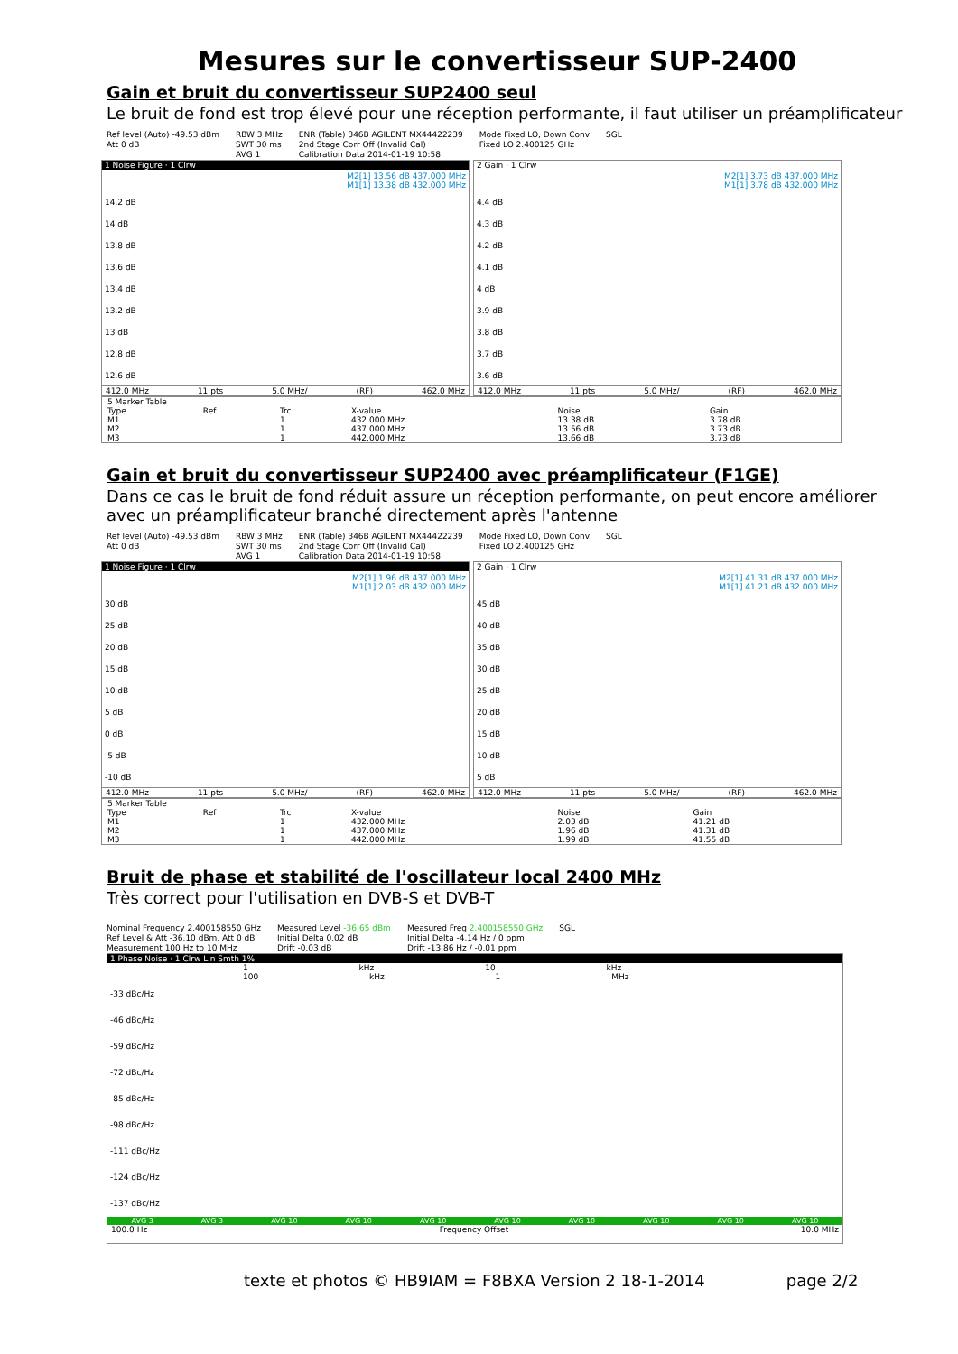Mesures sur le convertisseur SUP-2400
Gain et bruit du convertisseur SUP2400 seul
Le bruit de fond est trop élevé pour une réception performante, il faut utiliser un préamplificateur
Ref level (Auto) -49.53 dBm
Att 0 dB
RBW 3 MHz
SWT 30 ms
AVG 1
ENR (Table) 346B AGILENT MX44422239
2nd Stage Corr Off (Invalid Cal)
Calibration Data 2014-01-19 10:58
Mode Fixed LO, Down Conv
Fixed LO 2.400125 GHz
SGL
1 Noise Figure · 1 Clrw
M2[1] 13.56 dB 437.000 MHz
M1[1] 13.38 dB 432.000 MHz
14.2 dB
14 dB
13.8 dB
13.6 dB
13.4 dB
13.2 dB
13 dB
12.8 dB
12.6 dB
412.0 MHz 11 pts 5.0 MHz/ (RF) 462.0 MHz
2 Gain · 1 Clrw
M2[1] 3.73 dB 437.000 MHz
M1[1] 3.78 dB 432.000 MHz
4.4 dB
4.3 dB
4.2 dB
4.1 dB
4 dB
3.9 dB
3.8 dB
3.7 dB
3.6 dB
412.0 MHz 11 pts 5.0 MHz/ (RF) 462.0 MHz
| 5 Marker Table | | | | | |
| Type | Ref | Trc | X-value | Noise | Gain |
| M1 | | 1 | 432.000 MHz | 13.38 dB | 3.78 dB |
| M2 | | 1 | 437.000 MHz | 13.56 dB | 3.73 dB |
| M3 | | 1 | 442.000 MHz | 13.66 dB | 3.73 dB |
Gain et bruit du convertisseur SUP2400 avec préamplificateur (F1GE)
Dans ce cas le bruit de fond réduit assure un réception performante, on peut encore améliorer
avec un préamplificateur branché directement après l'antenne
Ref level (Auto) -49.53 dBm
Att 0 dB
RBW 3 MHz
SWT 30 ms
AVG 1
ENR (Table) 346B AGILENT MX44422239
2nd Stage Corr Off (Invalid Cal)
Calibration Data 2014-01-19 10:58
Mode Fixed LO, Down Conv
Fixed LO 2.400125 GHz
SGL
1 Noise Figure · 1 Clrw
M2[1] 1.96 dB 437.000 MHz
M1[1] 2.03 dB 432.000 MHz
30 dB
25 dB
20 dB
15 dB
10 dB
5 dB
0 dB
-5 dB
-10 dB
412.0 MHz 11 pts 5.0 MHz/ (RF) 462.0 MHz
2 Gain · 1 Clrw
M2[1] 41.31 dB 437.000 MHz
M1[1] 41.21 dB 432.000 MHz
45 dB
40 dB
35 dB
30 dB
25 dB
20 dB
15 dB
10 dB
5 dB
412.0 MHz 11 pts 5.0 MHz/ (RF) 462.0 MHz
| 5 Marker Table | | | | | |
| Type | Ref | Trc | X-value | Noise | Gain |
| M1 | | 1 | 432.000 MHz | 2.03 dB | 41.21 dB |
| M2 | | 1 | 437.000 MHz | 1.96 dB | 41.31 dB |
| M3 | | 1 | 442.000 MHz | 1.99 dB | 41.55 dB |
Bruit de phase et stabilité de l'oscillateur local 2400 MHz
Très correct pour l'utilisation en DVB-S et DVB-T
Nominal Frequency 2.400158550 GHz
Ref Level & Att -36.10 dBm, Att 0 dB
Measurement 100 Hz to 10 MHz
Measured Level -36.65 dBm
Initial Delta 0.02 dB
Drift -0.03 dB
Measured Freq 2.400158550 GHz
Initial Delta -4.14 Hz / 0 ppm
Drift -13.86 Hz / -0.01 ppm
SGL
1 Phase Noise · 1 Clrw Lin Smth 1%
1 kHz 10 kHz 100 kHz 1 MHz
-33 dBc/Hz
-46 dBc/Hz
-59 dBc/Hz
-72 dBc/Hz
-85 dBc/Hz
-98 dBc/Hz
-111 dBc/Hz
-124 dBc/Hz
-137 dBc/Hz
AVG 3 AVG 3 AVG 10 AVG 10 AVG 10 AVG 10 AVG 10 AVG 10 AVG 10 AVG 10
100.0 Hz Frequency Offset 10.0 MHz
texte et photos © HB9IAM = F8BXA Version 2 18-1-2014 page 2/2